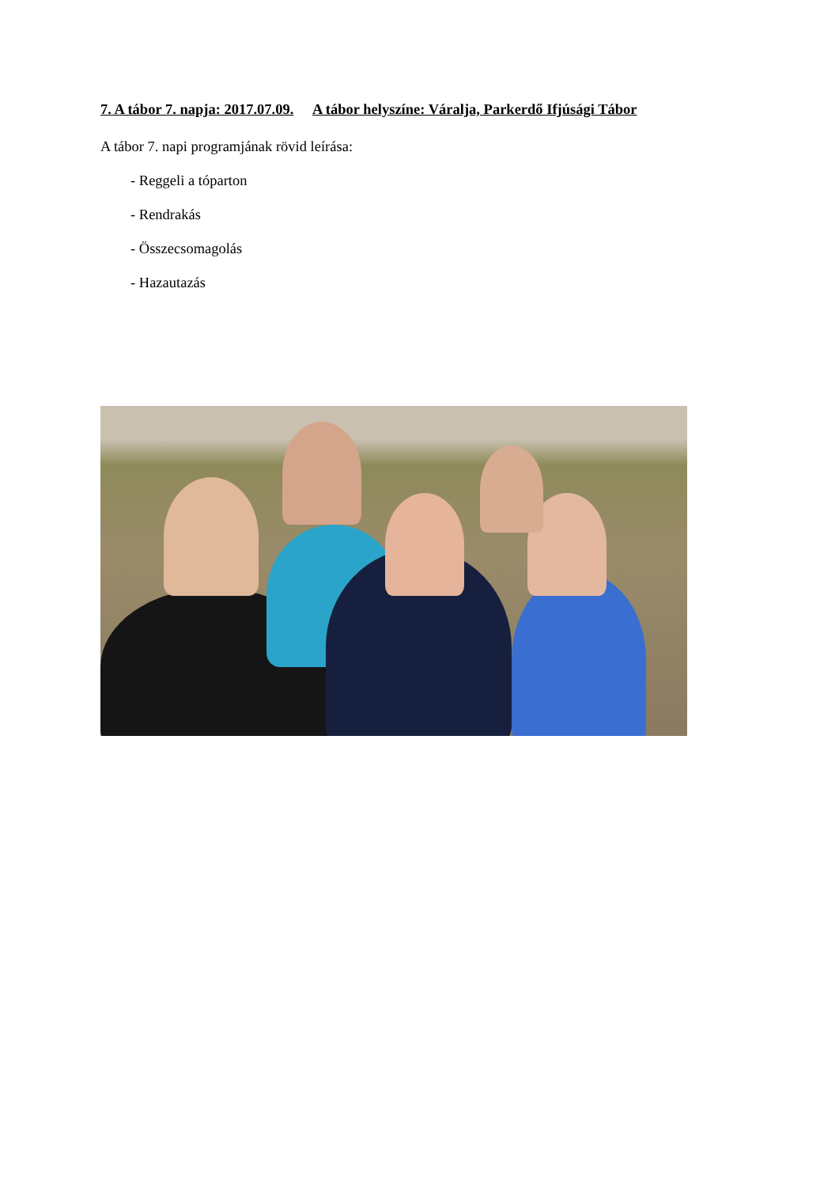7. A tábor 7. napja: 2017.07.09. A tábor helyszíne: Váralja, Parkerdő Ifjúsági Tábor
A tábor 7. napi programjának rövid leírása:
- Reggeli a tóparton
- Rendrakás
- Összecsomagolás
- Hazautazás